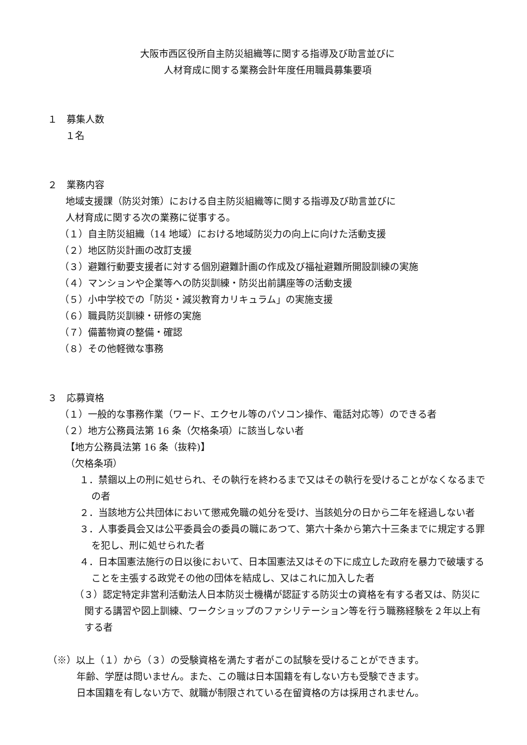大阪市西区役所自主防災組織等に関する指導及び助言並びに
人材育成に関する業務会計年度任用職員募集要項
１　募集人数
１名
２　業務内容
地域支援課（防災対策）における自主防災組織等に関する指導及び助言並びに
人材育成に関する次の業務に従事する。
（１）自主防災組織（14 地域）における地域防災力の向上に向けた活動支援
（２）地区防災計画の改訂支援
（３）避難行動要支援者に対する個別避難計画の作成及び福祉避難所開設訓練の実施
（４）マンションや企業等への防災訓練・防災出前講座等の活動支援
（５）小中学校での「防災・減災教育カリキュラム」の実施支援
（６）職員防災訓練・研修の実施
（７）備蓄物資の整備・確認
（８）その他軽微な事務
３　応募資格
（１）一般的な事務作業（ワード、エクセル等のパソコン操作、電話対応等）のできる者
（２）地方公務員法第 16 条（欠格条項）に該当しない者
【地方公務員法第 16 条（抜粋)】
（欠格条項）
１．禁錮以上の刑に処せられ、その執行を終わるまで又はその執行を受けることがなくなるまでの者
２．当該地方公共団体において懲戒免職の処分を受け、当該処分の日から二年を経過しない者
３．人事委員会又は公平委員会の委員の職にあつて、第六十条から第六十三条までに規定する罪を犯し、刑に処せられた者
４．日本国憲法施行の日以後において、日本国憲法又はその下に成立した政府を暴力で破壊することを主張する政党その他の団体を結成し、又はこれに加入した者
（３）認定特定非営利活動法人日本防災士機構が認証する防災士の資格を有する者又は、防災に関する講習や図上訓練、ワークショップのファシリテーション等を行う職務経験を２年以上有する者
（※）以上（１）から（３）の受験資格を満たす者がこの試験を受けることができます。
年齢、学歴は問いません。また、この職は日本国籍を有しない方も受験できます。
日本国籍を有しない方で、就職が制限されている在留資格の方は採用されません。